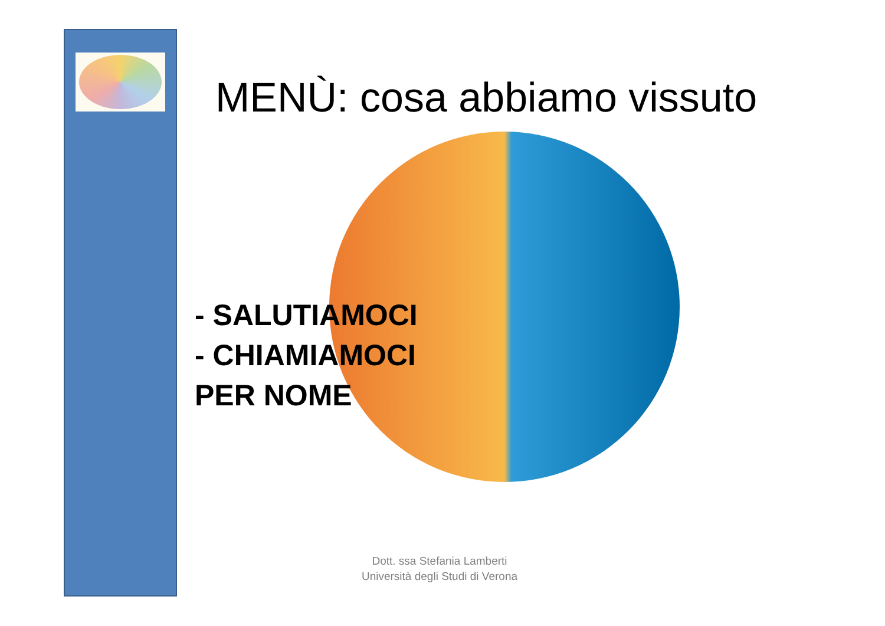MENÙ: cosa abbiamo vissuto
- SALUTIAMOCI
- CHIAMIAMOCI
PER NOME
Dott. ssa Stefania Lamberti
Università degli Studi di Verona